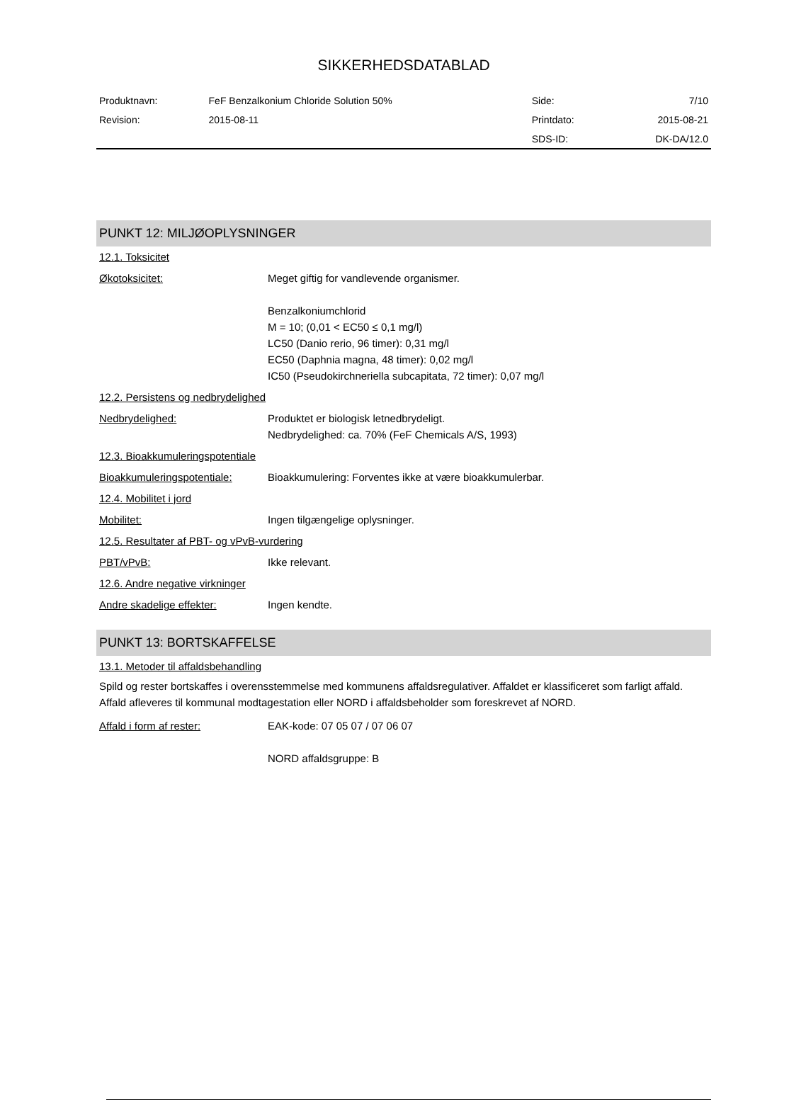SIKKERHEDSDATABLAD
| Produktnavn: | FeF Benzalkonium Chloride Solution 50% | Side: | 7/10 |
| Revision: | 2015-08-11 | Printdato: | 2015-08-21 |
| | | SDS-ID: | DK-DA/12.0 |
PUNKT 12: MILJØOPLYSNINGER
12.1. Toksicitet
Økotoksicitet: Meget giftig for vandlevende organismer.
Benzalkoniumchlorid
M = 10; (0,01 < EC50 ≤ 0,1 mg/l)
LC50 (Danio rerio, 96 timer): 0,31 mg/l
EC50 (Daphnia magna, 48 timer): 0,02 mg/l
IC50 (Pseudokirchneriella subcapitata, 72 timer): 0,07 mg/l
12.2. Persistens og nedbrydelighed
Nedbrydelighed: Produktet er biologisk letnedbrydeligt.
Nedbrydelighed: ca. 70% (FeF Chemicals A/S, 1993)
12.3. Bioakkumuleringspotentiale
Bioakkumuleringspotentiale:
Bioakkumulering: Forventes ikke at være bioakkumulerbar.
12.4. Mobilitet i jord
Mobilitet: Ingen tilgængelige oplysninger.
12.5. Resultater af PBT- og vPvB-vurdering
PBT/vPvB: Ikke relevant.
12.6. Andre negative virkninger
Andre skadelige effekter: Ingen kendte.
PUNKT 13: BORTSKAFFELSE
13.1. Metoder til affaldsbehandling
Spild og rester bortskaffes i overensstemmelse med kommunens affaldsregulativer. Affaldet er klassificeret som farligt affald. Affald afleveres til kommunal modtagestation eller NORD i affaldsbeholder som foreskrevet af NORD.
Affald i form af rester: EAK-kode: 07 05 07 / 07 06 07
NORD affaldsgruppe: B